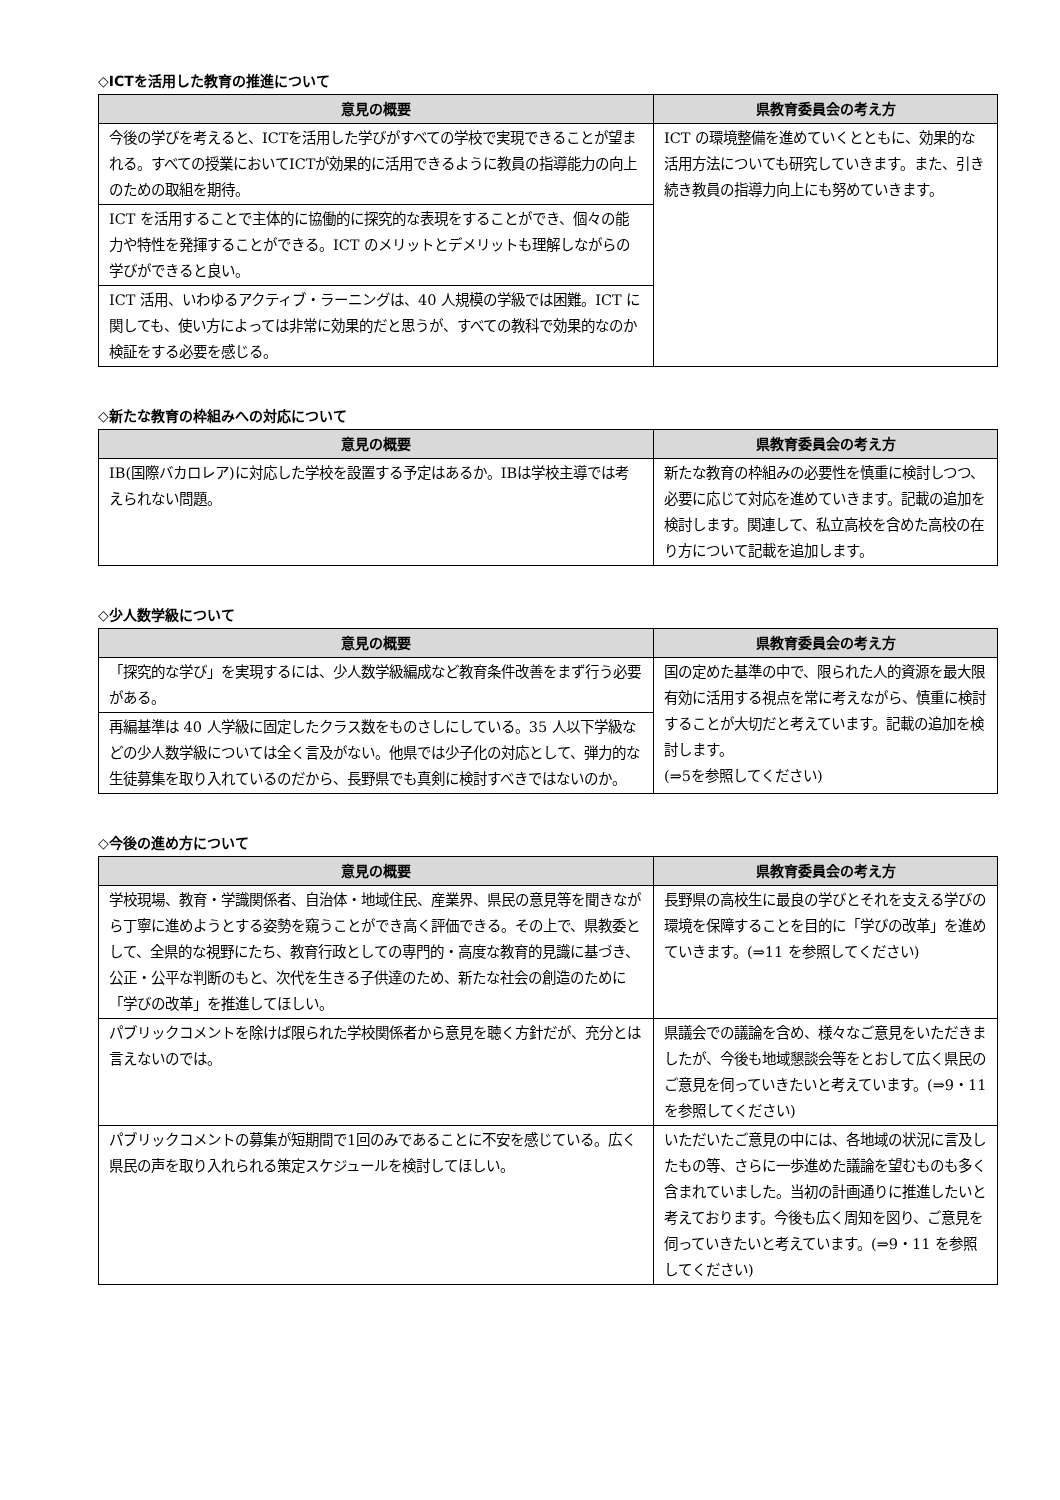◇ICTを活用した教育の推進について
| 意見の概要 | 県教育委員会の考え方 |
| --- | --- |
| 今後の学びを考えると、ICTを活用した学びがすべての学校で実現できることが望まれる。すべての授業においてICTが効果的に活用できるように教員の指導能力の向上のための取組を期待。 | ICT の環境整備を進めていくとともに、効果的な活用方法についても研究していきます。また、引き続き教員の指導力向上にも努めていきます。 |
| ICT を活用することで主体的に協働的に探究的な表現をすることができ、個々の能力や特性を発揮することができる。ICT のメリットとデメリットも理解しながらの学びができると良い。 | |
| ICT 活用、いわゆるアクティブ・ラーニングは、40 人規模の学級では困難。ICT に関しても、使い方によっては非常に効果的だと思うが、すべての教科で効果的なのか検証をする必要を感じる。 | |
◇新たな教育の枠組みへの対応について
| 意見の概要 | 県教育委員会の考え方 |
| --- | --- |
| IB(国際バカロレア)に対応した学校を設置する予定はあるか。IBは学校主導では考えられない問題。 | 新たな教育の枠組みの必要性を慎重に検討しつつ、必要に応じて対応を進めていきます。記載の追加を検討します。関連して、私立高校を含めた高校の在り方について記載を追加します。 |
◇少人数学級について
| 意見の概要 | 県教育委員会の考え方 |
| --- | --- |
| 「探究的な学び」を実現するには、少人数学級編成など教育条件改善をまず行う必要がある。 | 国の定めた基準の中で、限られた人的資源を最大限有効に活用する視点を常に考えながら、慎重に検討することが大切だと考えています。記載の追加を検討します。 (⇒5を参照してください) |
| 再編基準は 40 人学級に固定したクラス数をものさしにしている。35 人以下学級などの少人数学級については全く言及がない。他県では少子化の対応として、弾力的な生徒募集を取り入れているのだから、長野県でも真剣に検討すべきではないのか。 | |
◇今後の進め方について
| 意見の概要 | 県教育委員会の考え方 |
| --- | --- |
| 学校現場、教育・学識関係者、自治体・地域住民、産業界、県民の意見等を聞きながら丁寧に進めようとする姿勢を窺うことができ高く評価できる。その上で、県教委として、全県的な視野にたち、教育行政としての専門的・高度な教育的見識に基づき、公正・公平な判断のもと、次代を生きる子供達のため、新たな社会の創造のために「学びの改革」を推進してほしい。 | 長野県の高校生に最良の学びとそれを支える学びの環境を保障することを目的に「学びの改革」を進めていきます。(⇒11 を参照してください) |
| パブリックコメントを除けば限られた学校関係者から意見を聴く方針だが、充分とは言えないのでは。 | 県議会での議論を含め、様々なご意見をいただきましたが、今後も地域懇談会等をとおして広く県民のご意見を伺っていきたいと考えています。(⇒9・11 を参照してください) |
| パブリックコメントの募集が短期間で1回のみであることに不安を感じている。広く県民の声を取り入れられる策定スケジュールを検討してほしい。 | いただいたご意見の中には、各地域の状況に言及したもの等、さらに一歩進めた議論を望むものも多く含まれていました。当初の計画通りに推進したいと考えております。今後も広く周知を図り、ご意見を伺っていきたいと考えています。(⇒9・11 を参照してください) |